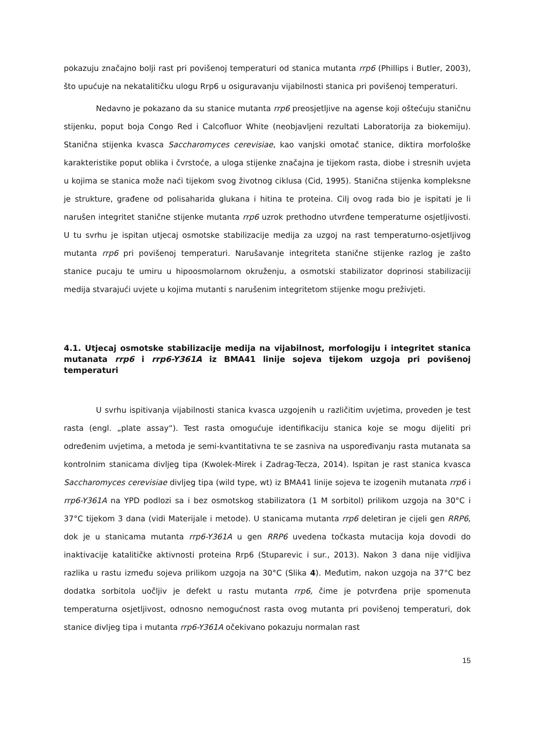pokazuju značajno bolji rast pri povišenoj temperaturi od stanica mutanta rrp6 (Phillips i Butler, 2003), što upućuje na nekatalitičku ulogu Rrp6 u osiguravanju vijabilnosti stanica pri povišenoj temperaturi.
Nedavno je pokazano da su stanice mutanta rrp6 preosjetljive na agense koji oštećuju staničnu stijenku, poput boja Congo Red i Calcofluor White (neobjavljeni rezultati Laboratorija za biokemiju). Stanična stijenka kvasca Saccharomyces cerevisiae, kao vanjski omotač stanice, diktira morfološke karakteristike poput oblika i čvrstoće, a uloga stijenke značajna je tijekom rasta, diobe i stresnih uvjeta u kojima se stanica može naći tijekom svog životnog ciklusa (Cid, 1995). Stanična stijenka kompleksne je strukture, građene od polisaharida glukana i hitina te proteina. Cilj ovog rada bio je ispitati je li narušen integritet stanične stijenke mutanta rrp6 uzrok prethodno utvrđene temperaturne osjetljivosti. U tu svrhu je ispitan utjecaj osmotske stabilizacije medija za uzgoj na rast temperaturno-osjetljivog mutanta rrp6 pri povišenoj temperaturi. Narušavanje integriteta stanične stijenke razlog je zašto stanice pucaju te umiru u hipoosmolarnom okruženju, a osmotski stabilizator doprinosi stabilizaciji medija stvarajući uvjete u kojima mutanti s narušenim integritetom stijenke mogu preživjeti.
4.1. Utjecaj osmotske stabilizacije medija na vijabilnost, morfologiju i integritet stanica mutanata rrp6 i rrp6-Y361A iz BMA41 linije sojeva tijekom uzgoja pri povišenoj temperaturi
U svrhu ispitivanja vijabilnosti stanica kvasca uzgojenih u različitim uvjetima, proveden je test rasta (engl. „plate assay“). Test rasta omogućuje identifikaciju stanica koje se mogu dijeliti pri određenim uvjetima, a metoda je semi-kvantitativna te se zasniva na uspoređivanju rasta mutanata sa kontrolnim stanicama divljeg tipa (Kwolek-Mirek i Zadrag-Tecza, 2014). Ispitan je rast stanica kvasca Saccharomyces cerevisiae divljeg tipa (wild type, wt) iz BMA41 linije sojeva te izogenih mutanata rrp6 i rrp6-Y361A na YPD podlozi sa i bez osmotskog stabilizatora (1 M sorbitol) prilikom uzgoja na 30°C i 37°C tijekom 3 dana (vidi Materijale i metode). U stanicama mutanta rrp6 deletiran je cijeli gen RRP6, dok je u stanicama mutanta rrp6-Y361A u gen RRP6 uvedena točkasta mutacija koja dovodi do inaktivacije katalitičke aktivnosti proteina Rrp6 (Stuparevic i sur., 2013). Nakon 3 dana nije vidljiva razlika u rastu između sojeva prilikom uzgoja na 30°C (Slika 4). Međutim, nakon uzgoja na 37°C bez dodatka sorbitola uočljiv je defekt u rastu mutanta rrp6, čime je potvrđena prije spomenuta temperaturna osjetljivost, odnosno nemogućnost rasta ovog mutanta pri povišenoj temperaturi, dok stanice divljeg tipa i mutanta rrp6-Y361A očekivano pokazuju normalan rast
15